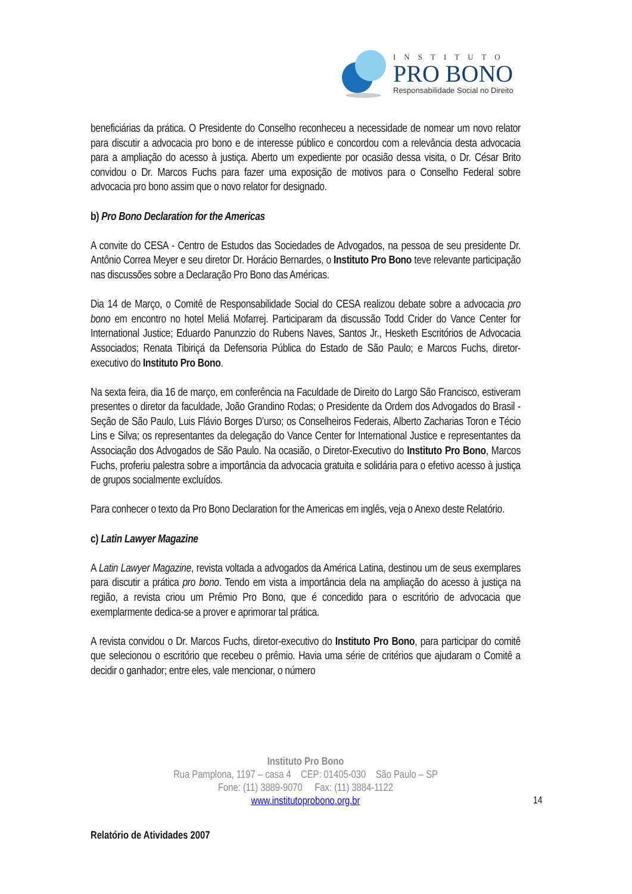INSTITUTO
PRO BONO
Responsabilidade Social no Direito
beneficiárias da prática. O Presidente do Conselho reconheceu a necessidade de nomear um novo relator para discutir a advocacia pro bono e de interesse público e concordou com a relevância desta advocacia para a ampliação do acesso à justiça. Aberto um expediente por ocasião dessa visita, o Dr. César Brito convidou o Dr. Marcos Fuchs para fazer uma exposição de motivos para o Conselho Federal sobre advocacia pro bono assim que o novo relator for designado.
b) Pro Bono Declaration for the Americas
A convite do CESA - Centro de Estudos das Sociedades de Advogados, na pessoa de seu presidente Dr. Antônio Correa Meyer e seu diretor Dr. Horácio Bernardes, o Instituto Pro Bono teve relevante participação nas discussões sobre a Declaração Pro Bono das Américas.
Dia 14 de Março, o Comitê de Responsabilidade Social do CESA realizou debate sobre a advocacia pro bono em encontro no hotel Meliá Mofarrej. Participaram da discussão Todd Crider do Vance Center for International Justice; Eduardo Panunzzio do Rubens Naves, Santos Jr., Hesketh Escritórios de Advocacia Associados; Renata Tibiriçá da Defensoria Pública do Estado de São Paulo; e Marcos Fuchs, diretor-executivo do Instituto Pro Bono.
Na sexta feira, dia 16 de março, em conferência na Faculdade de Direito do Largo São Francisco, estiveram presentes o diretor da faculdade, João Grandino Rodas; o Presidente da Ordem dos Advogados do Brasil - Seção de São Paulo, Luis Flávio Borges D’urso; os Conselheiros Federais, Alberto Zacharias Toron e Técio Lins e Silva; os representantes da delegação do Vance Center for International Justice e representantes da Associação dos Advogados de São Paulo. Na ocasião, o Diretor-Executivo do Instituto Pro Bono, Marcos Fuchs, proferiu palestra sobre a importância da advocacia gratuita e solidária para o efetivo acesso à justiça de grupos socialmente excluídos.
Para conhecer o texto da Pro Bono Declaration for the Americas em inglês, veja o Anexo deste Relatório.
c) Latin Lawyer Magazine
A Latin Lawyer Magazine, revista voltada a advogados da América Latina, destinou um de seus exemplares para discutir a prática pro bono. Tendo em vista a importância dela na ampliação do acesso à justiça na região, a revista criou um Prêmio Pro Bono, que é concedido para o escritório de advocacia que exemplarmente dedica-se a prover e aprimorar tal prática.
A revista convidou o Dr. Marcos Fuchs, diretor-executivo do Instituto Pro Bono, para participar do comitê que selecionou o escritório que recebeu o prêmio. Havia uma série de critérios que ajudaram o Comitê a decidir o ganhador; entre eles, vale mencionar, o número
Instituto Pro Bono
Rua Pamplona, 1197 – casa 4 CEP: 01405-030 São Paulo – SP
Fone: (11) 3889-9070 Fax: (11) 3884-1122
www.institutoprobono.org.br
14
Relatório de Atividades 2007